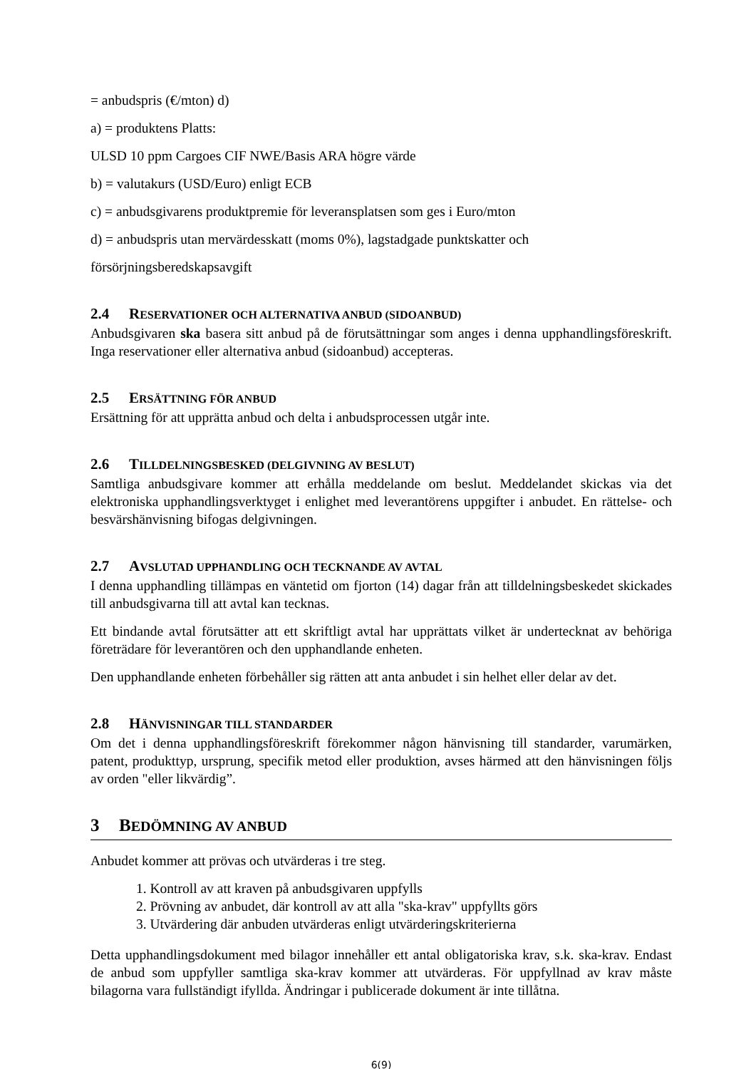= anbudspris (€/mton) d)
a) = produktens Platts:
ULSD 10 ppm Cargoes CIF NWE/Basis ARA högre värde
b) = valutakurs (USD/Euro) enligt ECB
c) = anbudsgivarens produktpremie för leveransplatsen som ges i Euro/mton
d) = anbudspris utan mervärdesskatt (moms 0%), lagstadgade punktskatter och
försörjningsberedskapsavgift
2.4 RESERVATIONER OCH ALTERNATIVA ANBUD (SIDOANBUD)
Anbudsgivaren ska basera sitt anbud på de förutsättningar som anges i denna upphandlingsföreskrift. Inga reservationer eller alternativa anbud (sidoanbud) accepteras.
2.5 ERSÄTTNING FÖR ANBUD
Ersättning för att upprätta anbud och delta i anbudsprocessen utgår inte.
2.6 TILLDELNINGSBESKED (DELGIVNING AV BESLUT)
Samtliga anbudsgivare kommer att erhålla meddelande om beslut. Meddelandet skickas via det elektroniska upphandlingsverktyget i enlighet med leverantörens uppgifter i anbudet. En rättelse- och besvärshänvisning bifogas delgivningen.
2.7 AVSLUTAD UPPHANDLING OCH TECKNANDE AV AVTAL
I denna upphandling tillämpas en väntetid om fjorton (14) dagar från att tilldelningsbeskedet skickades till anbudsgivarna till att avtal kan tecknas.
Ett bindande avtal förutsätter att ett skriftligt avtal har upprättats vilket är undertecknat av behöriga företrädare för leverantören och den upphandlande enheten.
Den upphandlande enheten förbehåller sig rätten att anta anbudet i sin helhet eller delar av det.
2.8 HÄNVISNINGAR TILL STANDARDER
Om det i denna upphandlingsföreskrift förekommer någon hänvisning till standarder, varumärken, patent, produkttyp, ursprung, specifik metod eller produktion, avses härmed att den hänvisningen följs av orden "eller likvärdig”.
3 BEDÖMNING AV ANBUD
Anbudet kommer att prövas och utvärderas i tre steg.
1. Kontroll av att kraven på anbudsgivaren uppfylls
2. Prövning av anbudet, där kontroll av att alla "ska-krav" uppfyllts görs
3. Utvärdering där anbuden utvärderas enligt utvärderingskriterierna
Detta upphandlingsdokument med bilagor innehåller ett antal obligatoriska krav, s.k. ska-krav. Endast de anbud som uppfyller samtliga ska-krav kommer att utvärderas. För uppfyllnad av krav måste bilagorna vara fullständigt ifyllda. Ändringar i publicerade dokument är inte tillåtna.
6(9)